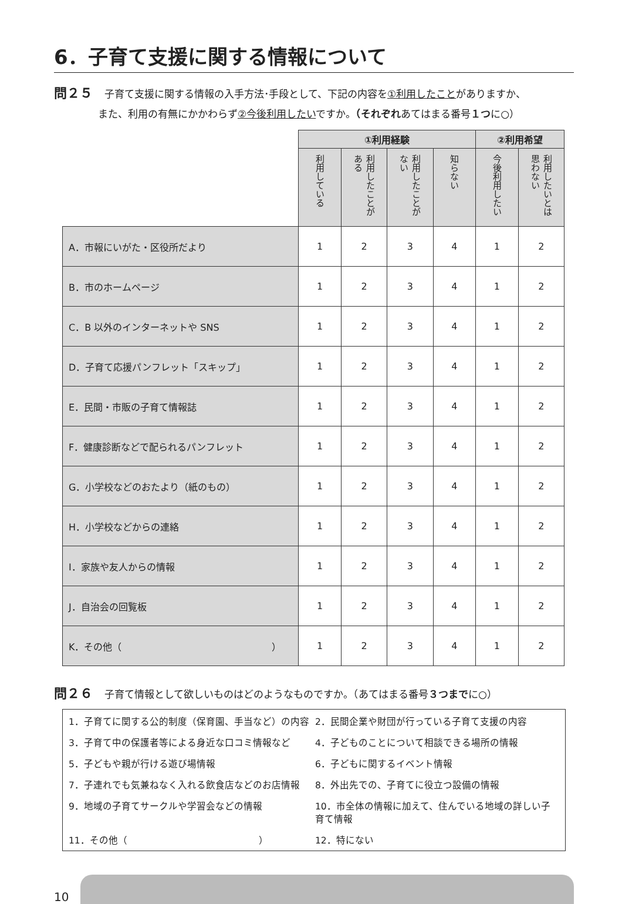6．子育て支援に関する情報について
問２５ 子育て支援に関する情報の入手方法･手段として、下記の内容を①利用したことがありますか、
また、利用の有無にかかわらず②今後利用したいですか。（それぞれあてはまる番号１つに○）
| | ①利用経験 | | | | ②利用希望 | |
| | 利用している | 利用したことがある | 利用したことがない | 知らない | 今後利用したい | 利用したいとは思わない |
| A．市報にいがた・区役所だより | 1 | 2 | 3 | 4 | 1 | 2 |
| B．市のホームページ | 1 | 2 | 3 | 4 | 1 | 2 |
| C．B 以外のインターネットや SNS | 1 | 2 | 3 | 4 | 1 | 2 |
| D．子育て応援パンフレット「スキップ」 | 1 | 2 | 3 | 4 | 1 | 2 |
| E．民間・市販の子育て情報誌 | 1 | 2 | 3 | 4 | 1 | 2 |
| F．健康診断などで配られるパンフレット | 1 | 2 | 3 | 4 | 1 | 2 |
| G．小学校などのおたより（紙のもの） | 1 | 2 | 3 | 4 | 1 | 2 |
| H．小学校などからの連絡 | 1 | 2 | 3 | 4 | 1 | 2 |
| I．家族や友人からの情報 | 1 | 2 | 3 | 4 | 1 | 2 |
| J．自治会の回覧板 | 1 | 2 | 3 | 4 | 1 | 2 |
| K．その他（ ） | 1 | 2 | 3 | 4 | 1 | 2 |
問２６ 子育て情報として欲しいものはどのようなものですか。（あてはまる番号３つまでに○）
1．子育てに関する公的制度（保育園、手当など）の内容
2．民間企業や財団が行っている子育て支援の内容
3．子育て中の保護者等による身近な口コミ情報など
4．子どものことについて相談できる場所の情報
5．子どもや親が行ける遊び場情報
6．子どもに関するイベント情報
7．子連れでも気兼ねなく入れる飲食店などのお店情報
8．外出先での、子育てに役立つ設備の情報
9．地域の子育てサークルや学習会などの情報
10．市全体の情報に加えて、住んでいる地域の詳しい子育て情報
11．その他（　　　　　　　　　　　　　　）
12．特にない
10